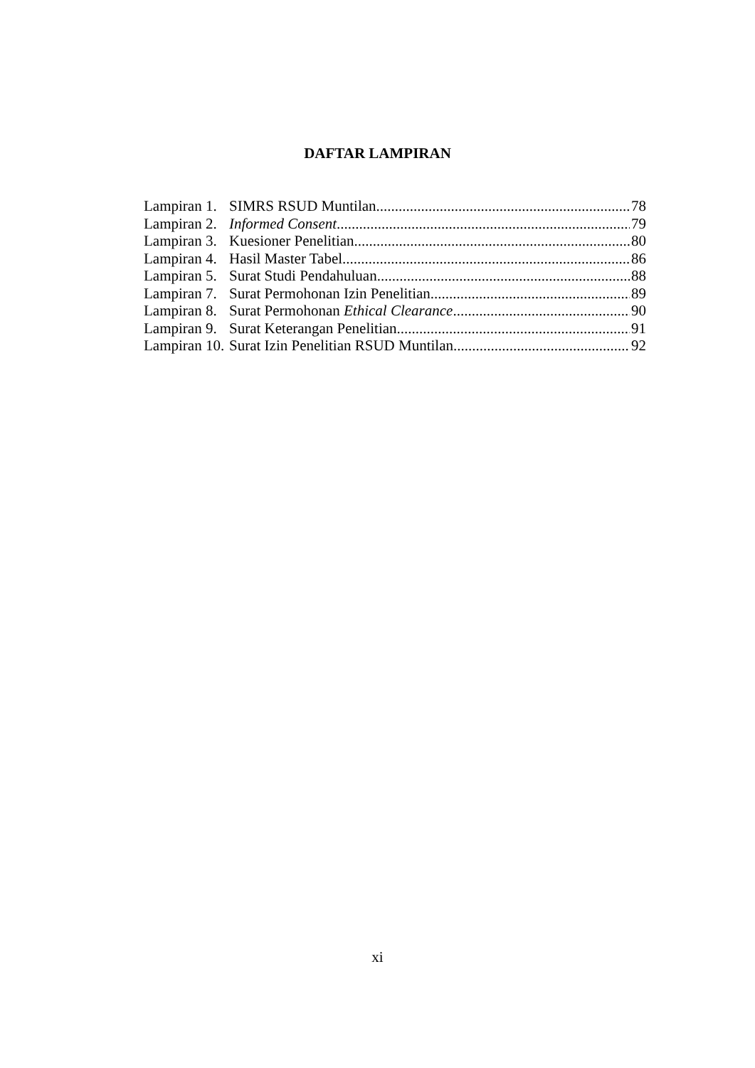DAFTAR LAMPIRAN
Lampiran 1. SIMRS RSUD Muntilan 78
Lampiran 2. Informed Consent 79
Lampiran 3. Kuesioner Penelitian 80
Lampiran 4. Hasil Master Tabel 86
Lampiran 5. Surat Studi Pendahuluan 88
Lampiran 7. Surat Permohonan Izin Penelitian 89
Lampiran 8. Surat Permohonan Ethical Clearance 90
Lampiran 9. Surat Keterangan Penelitian 91
Lampiran 10. Surat Izin Penelitian RSUD Muntilan 92
xi